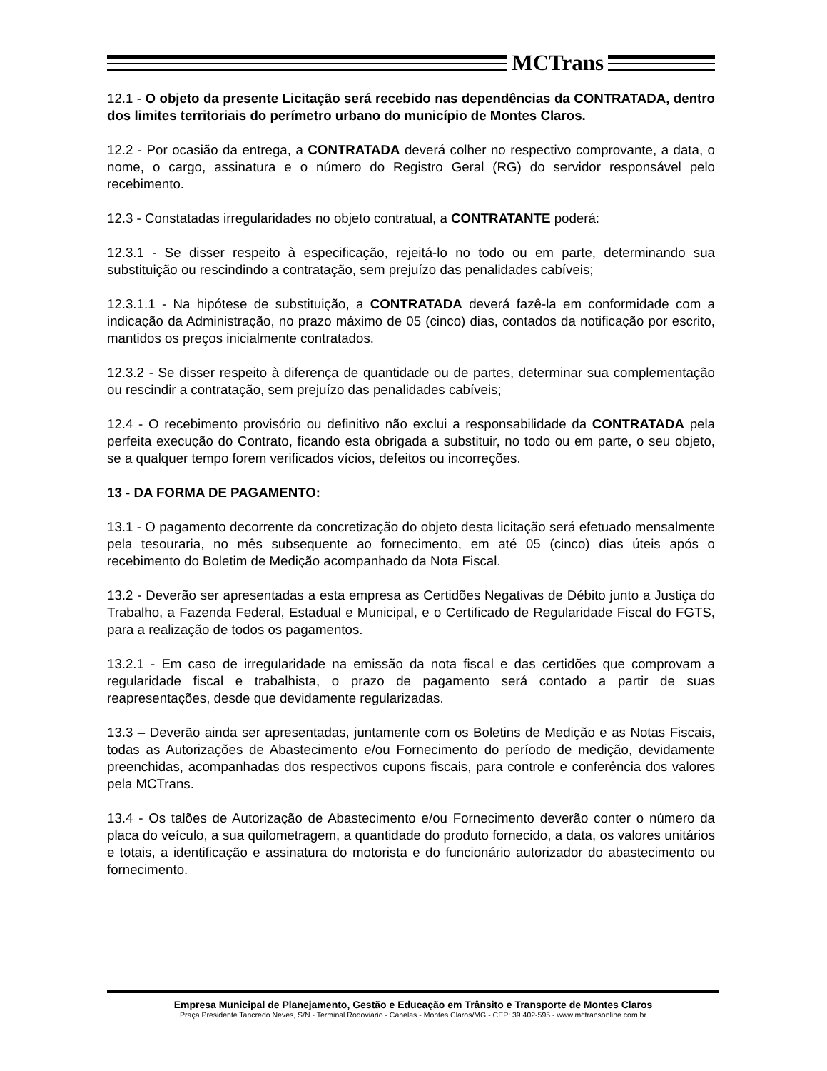MCTrans
12.1 - O objeto da presente Licitação será recebido nas dependências da CONTRATADA, dentro dos limites territoriais do perímetro urbano do município de Montes Claros.
12.2 - Por ocasião da entrega, a CONTRATADA deverá colher no respectivo comprovante, a data, o nome, o cargo, assinatura e o número do Registro Geral (RG) do servidor responsável pelo recebimento.
12.3 - Constatadas irregularidades no objeto contratual, a CONTRATANTE poderá:
12.3.1 - Se disser respeito à especificação, rejeitá-lo no todo ou em parte, determinando sua substituição ou rescindindo a contratação, sem prejuízo das penalidades cabíveis;
12.3.1.1 - Na hipótese de substituição, a CONTRATADA deverá fazê-la em conformidade com a indicação da Administração, no prazo máximo de 05 (cinco) dias, contados da notificação por escrito, mantidos os preços inicialmente contratados.
12.3.2 - Se disser respeito à diferença de quantidade ou de partes, determinar sua complementação ou rescindir a contratação, sem prejuízo das penalidades cabíveis;
12.4 - O recebimento provisório ou definitivo não exclui a responsabilidade da CONTRATADA pela perfeita execução do Contrato, ficando esta obrigada a substituir, no todo ou em parte, o seu objeto, se a qualquer tempo forem verificados vícios, defeitos ou incorreções.
13 - DA FORMA DE PAGAMENTO:
13.1 - O pagamento decorrente da concretização do objeto desta licitação será efetuado mensalmente pela tesouraria, no mês subsequente ao fornecimento, em até 05 (cinco) dias úteis após o recebimento do Boletim de Medição acompanhado da Nota Fiscal.
13.2 - Deverão ser apresentadas a esta empresa as Certidões Negativas de Débito junto a Justiça do Trabalho, a Fazenda Federal, Estadual e Municipal, e o Certificado de Regularidade Fiscal do FGTS, para a realização de todos os pagamentos.
13.2.1 - Em caso de irregularidade na emissão da nota fiscal e das certidões que comprovam a regularidade fiscal e trabalhista, o prazo de pagamento será contado a partir de suas reapresentações, desde que devidamente regularizadas.
13.3 – Deverão ainda ser apresentadas, juntamente com os Boletins de Medição e as Notas Fiscais, todas as Autorizações de Abastecimento e/ou Fornecimento do período de medição, devidamente preenchidas, acompanhadas dos respectivos cupons fiscais, para controle e conferência dos valores pela MCTrans.
13.4 - Os talões de Autorização de Abastecimento e/ou Fornecimento deverão conter o número da placa do veículo, a sua quilometragem, a quantidade do produto fornecido, a data, os valores unitários e totais, a identificação e assinatura do motorista e do funcionário autorizador do abastecimento ou fornecimento.
Empresa Municipal de Planejamento, Gestão e Educação em Trânsito e Transporte de Montes Claros
Praça Presidente Tancredo Neves, S/N - Terminal Rodoviário - Canelas - Montes Claros/MG - CEP: 39.402-595 - www.mctransonline.com.br